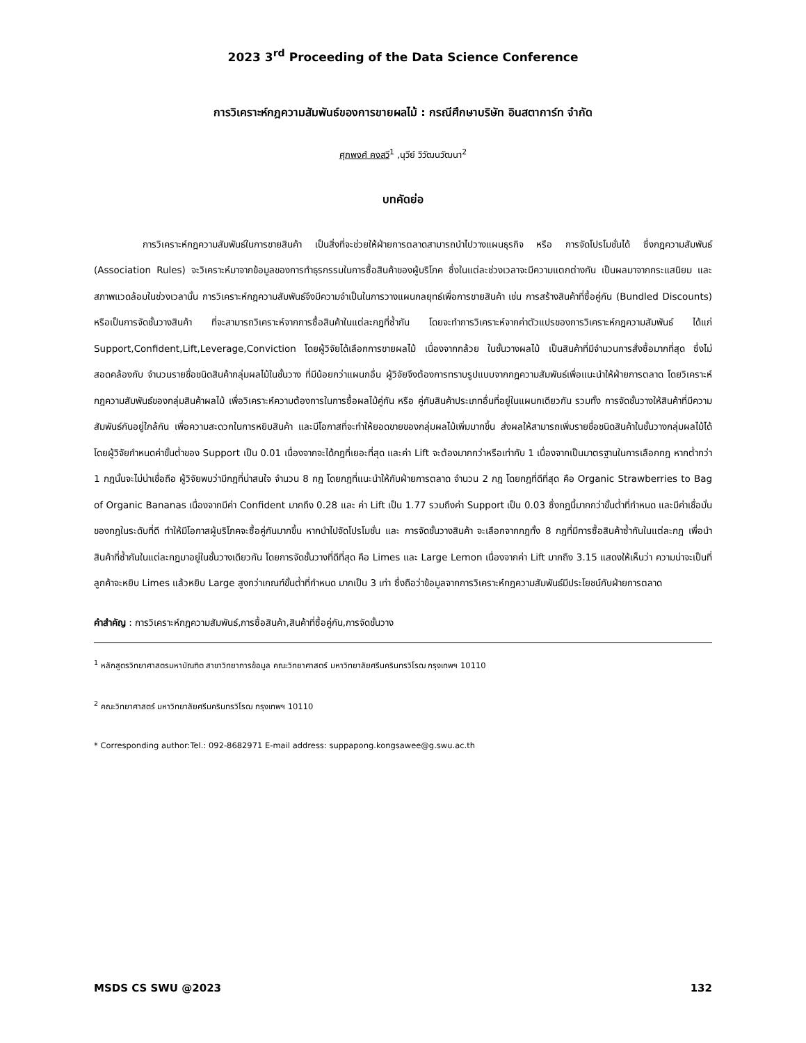2023 3<sup>rd</sup> Proceeding of the Data Science Conference
การวิเคราะห์กฎความสัมพันธ์ของการขายผลไม้ : กรณีศึกษาบริษัท อินสตาการ์ท จำกัด
ศุภพงศ์ คงสวี<sup>1</sup> ,นุวีย์ วิวัฒนวัฒนา<sup>2</sup>
บทคัดย่อ
การวิเคราะห์กฎความสัมพันธ์ในการขายสินค้า เป็นสิ่งที่จะช่วยให้ฝ่ายการตลาดสามารถนำไปวางแผนธุรกิจ หรือ การจัดโปรโมชั่นได้ ซึ่งกฎความสัมพันธ์ (Association Rules) จะวิเคราะห์มาจากข้อมูลของการทำธุรกรรมในการซื้อสินค้าของผู้บริโภค ซึ่งในแต่ละช่วงเวลาจะมีความแตกต่างกัน เป็นผลมาจากกระแสนิยม และ สภาพแวดล้อมในช่วงเวลานั้น การวิเคราะห์กฎความสัมพันธ์จึงมีความจำเป็นในการวางแผนกลยุทธ์เพื่อการขายสินค้า เช่น การสร้างสินค้าที่ซื้อคู่กัน (Bundled Discounts) หรือเป็นการจัดชั้นวางสินค้า ที่จะสามารถวิเคราะห์จากการซื้อสินค้าในแต่ละกฎที่ซ้ำกัน โดยจะทำการวิเคราะห์จากค่าตัวแปรของการวิเคราะห์กฎความสัมพันธ์ ได้แก่ Support,Confident,Lift,Leverage,Conviction โดยผู้วิจัยได้เลือกการขายผลไม้ เนื่องจากกล้วย ในชั้นวางผลไม้ เป็นสินค้าที่มีจำนวนการสั่งซื้อมากที่สุด ซึ่งไม่สอดคล้องกับ จำนวนรายชื่อชนิดสินค้ากลุ่มผลไม้ในชั้นวาง ที่มีน้อยกว่าแผนกอื่น ผู้วิจัยจึงต้องการทราบรูปแบบจากกฎความสัมพันธ์เพื่อแนะนำให้ฝ่ายการตลาด โดยวิเคราะห์กฎความสัมพันธ์ของกลุ่มสินค้าผลไม้ เพื่อวิเคราะห์ความต้องการในการซื้อผลไม้คู่กัน หรือ คู่กับสินค้าประเภทอื่นที่อยู่ในแผนกเดียวกัน รวมทั้ง การจัดชั้นวางให้สินค้าที่มีความสัมพันธ์กันอยู่ใกล้กัน เพื่อความสะดวกในการหยิบสินค้า และมีโอกาสที่จะทำให้ยอดขายของกลุ่มผลไม้เพิ่มมากขึ้น ส่งผลให้สามารถเพิ่มรายชื่อชนิดสินค้าในชั้นวางกลุ่มผลไม้ได้ โดยผู้วิจัยกำหนดค่าขั้นต่ำของ Support เป็น 0.01 เนื่องจากจะได้กฎที่เยอะที่สุด และค่า Lift จะต้องมากกว่าหรือเท่ากับ 1 เนื่องจากเป็นมาตรฐานในการเลือกกฎ หากต่ำกว่า 1 กฎนั้นจะไม่น่าเชื่อถือ ผู้วิจัยพบว่ามีกฎที่น่าสนใจ จำนวน 8 กฎ โดยกฎที่แนะนำให้กับฝ่ายการตลาด จำนวน 2 กฎ โดยกฎที่ดีที่สุด คือ Organic Strawberries to Bag of Organic Bananas เนื่องจากมีค่า Confident มากถึง 0.28 และ ค่า Lift เป็น 1.77 รวมถึงค่า Support เป็น 0.03 ซึ่งกฎนี้มากกว่าขั้นต่ำที่กำหนด และมีค่าเชื่อมั่นของกฎในระดับที่ดี ทำให้มีโอกาสผู้บริโภคจะซื้อคู่กันมากขึ้น หากนำไปจัดโปรโมชั่น และ การจัดชั้นวางสินค้า จะเลือกจากกฎทั้ง 8 กฎที่มีการซื้อสินค้าซ้ำกันในแต่ละกฎ เพื่อนำสินค้าที่ซ้ำกันในแต่ละกฎมาอยู่ในชั้นวางเดียวกัน โดยการจัดชั้นวางที่ดีที่สุด คือ Limes และ Large Lemon เนื่องจากค่า Lift มากถึง 3.15 แสดงให้เห็นว่า ความน่าจะเป็นที่ลูกค้าจะหยิบ Limes แล้วหยิบ Large สูงกว่าเกณฑ์ขั้นต่ำที่กำหนด มากเป็น 3 เท่า ซึ่งถือว่าข้อมูลจากการวิเคราะห์กฎความสัมพันธ์มีประโยชน์กับฝ่ายการตลาด
คำสำคัญ : การวิเคราะห์กฎความสัมพันธ์,การซื้อสินค้า,สินค้าที่ซื้อคู่กัน,การจัดชั้นวาง
<sup>1</sup> หลักสูตรวิทยาศาสตรมหาบัณฑิต สาขาวิทยาการข้อมูล คณะวิทยาศาสตร์ มหาวิทยาลัยศรีนครินทรวิโรฒ กรุงเทพฯ 10110
<sup>2</sup> คณะวิทยาศาสตร์ มหาวิทยาลัยศรีนครินทรวิโรฒ กรุงเทพฯ 10110
* Corresponding author:Tel.: 092-8682971 E-mail address: suppapong.kongsawee@g.swu.ac.th
MSDS CS SWU @2023 132